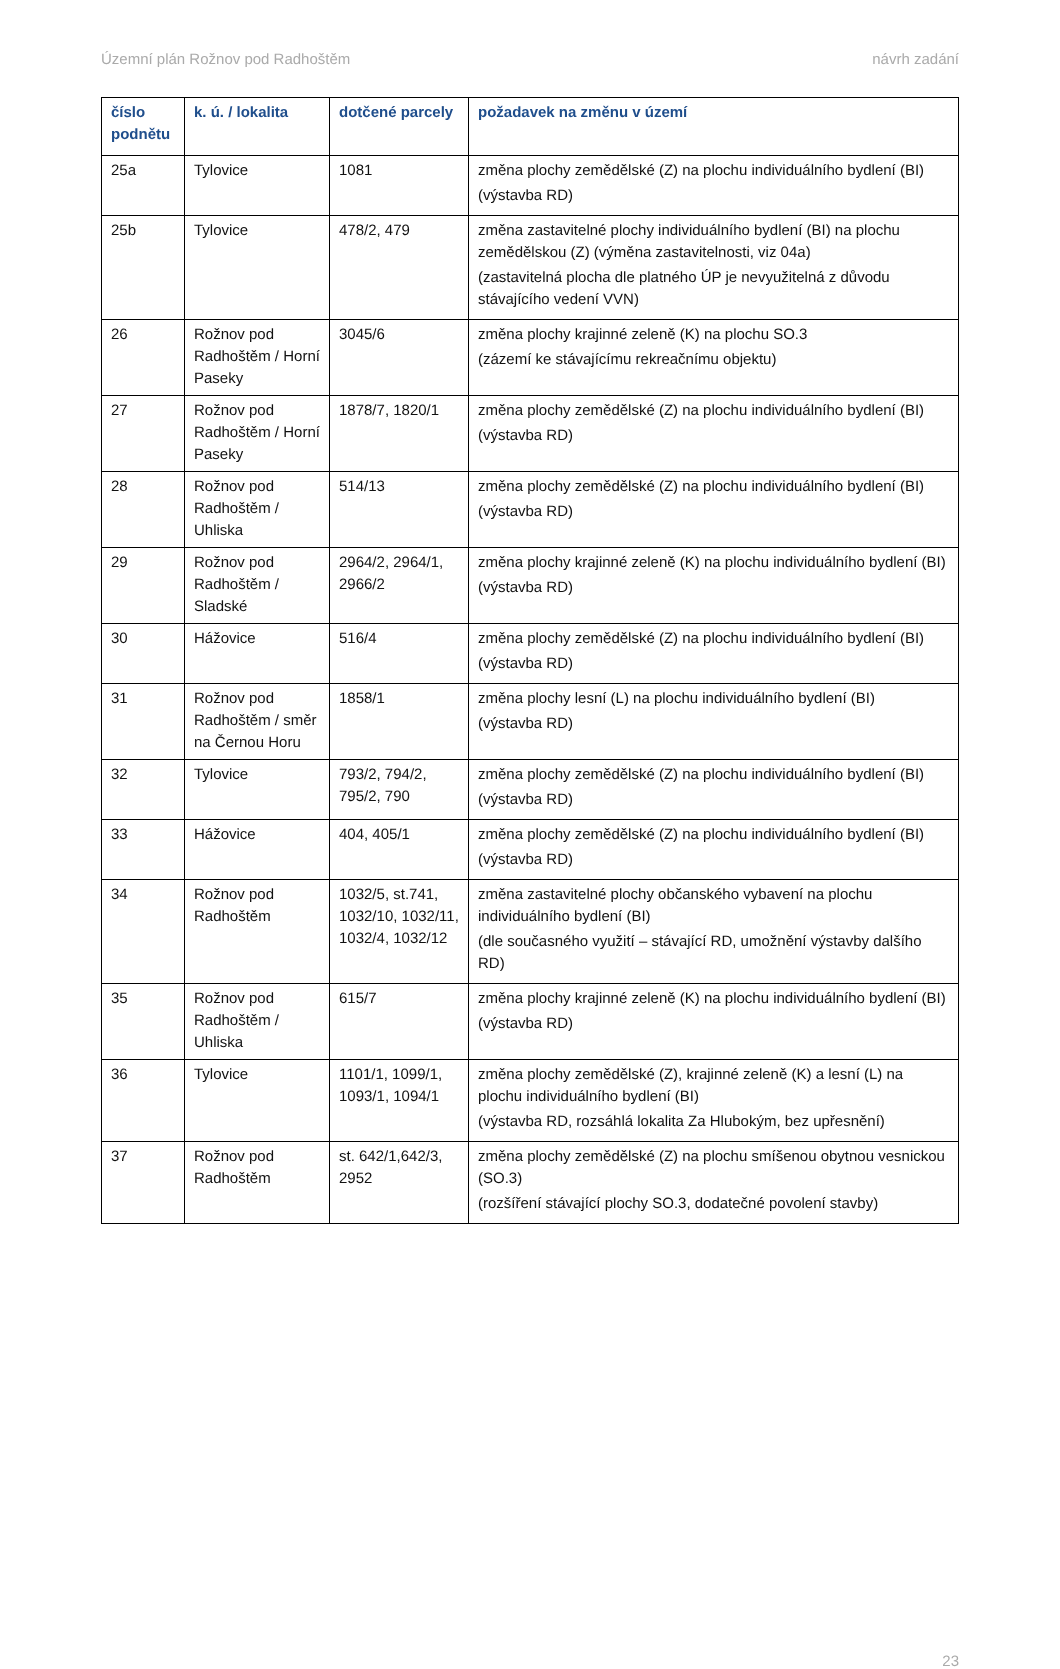Územní plán Rožnov pod Radhoštěm návrh zadání
| číslo podnětu | k. ú. / lokalita | dotčené parcely | požadavek na změnu v území |
| --- | --- | --- | --- |
| 25a | Tylovice | 1081 | změna plochy zemědělské (Z) na plochu individuálního bydlení (BI) (výstavba RD) |
| 25b | Tylovice | 478/2, 479 | změna zastavitelné plochy individuálního bydlení (BI) na plochu zemědělskou (Z) (výměna zastavitelnosti, viz 04a) (zastavitelná plocha dle platného ÚP je nevyužitelná z důvodu stávajícího vedení VVN) |
| 26 | Rožnov pod Radhoštěm / Horní Paseky | 3045/6 | změna plochy krajinné zeleně (K) na plochu SO.3 (zázemí ke stávajícímu rekreačnímu objektu) |
| 27 | Rožnov pod Radhoštěm / Horní Paseky | 1878/7, 1820/1 | změna plochy zemědělské (Z) na plochu individuálního bydlení (BI) (výstavba RD) |
| 28 | Rožnov pod Radhoštěm / Uhliska | 514/13 | změna plochy zemědělské (Z) na plochu individuálního bydlení (BI) (výstavba RD) |
| 29 | Rožnov pod Radhoštěm / Sladské | 2964/2, 2964/1, 2966/2 | změna plochy krajinné zeleně (K) na plochu individuálního bydlení (BI) (výstavba RD) |
| 30 | Hážovice | 516/4 | změna plochy zemědělské (Z) na plochu individuálního bydlení (BI) (výstavba RD) |
| 31 | Rožnov pod Radhoštěm / směr na Černou Horu | 1858/1 | změna plochy lesní (L) na plochu individuálního bydlení (BI) (výstavba RD) |
| 32 | Tylovice | 793/2, 794/2, 795/2, 790 | změna plochy zemědělské (Z) na plochu individuálního bydlení (BI) (výstavba RD) |
| 33 | Hážovice | 404, 405/1 | změna plochy zemědělské (Z) na plochu individuálního bydlení (BI) (výstavba RD) |
| 34 | Rožnov pod Radhoštěm | 1032/5, st.741, 1032/10, 1032/11, 1032/4, 1032/12 | změna zastavitelné plochy občanského vybavení na plochu individuálního bydlení (BI) (dle současného využití – stávající RD, umožnění výstavby dalšího RD) |
| 35 | Rožnov pod Radhoštěm / Uhliska | 615/7 | změna plochy krajinné zeleně (K) na plochu individuálního bydlení (BI) (výstavba RD) |
| 36 | Tylovice | 1101/1, 1099/1, 1093/1, 1094/1 | změna plochy zemědělské (Z), krajinné zeleně (K) a lesní (L) na plochu individuálního bydlení (BI) (výstavba RD, rozsáhlá lokalita Za Hlubokým, bez upřesnění) |
| 37 | Rožnov pod Radhoštěm | st. 642/1,642/3, 2952 | změna plochy zemědělské (Z) na plochu smíšenou obytnou vesnickou (SO.3) (rozšíření stávající plochy SO.3, dodatečné povolení stavby) |
23